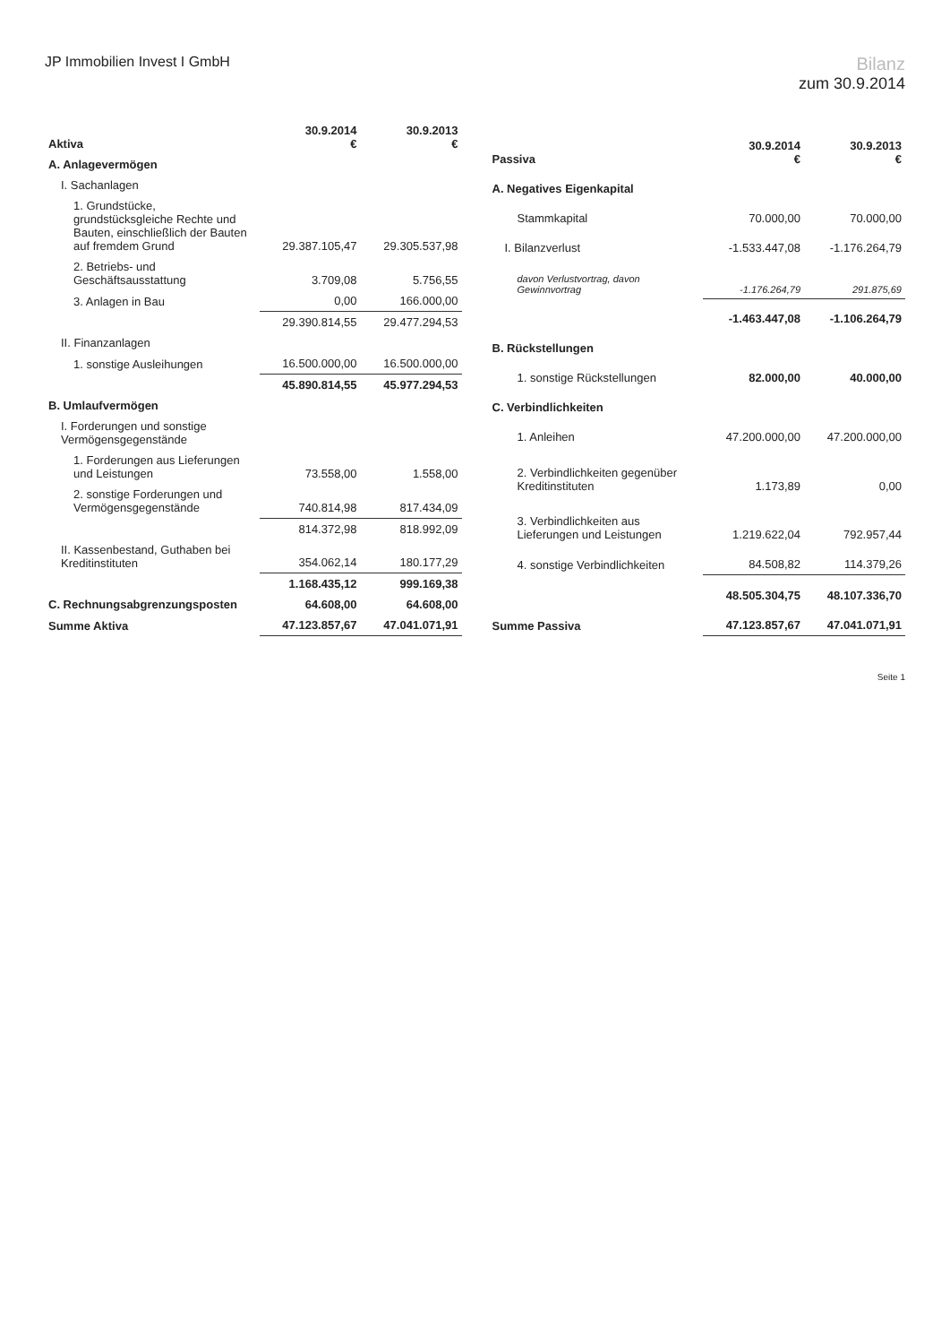JP Immobilien Invest I GmbH
Bilanz
zum 30.9.2014
| Aktiva | 30.9.2014 € | 30.9.2013 € |
| --- | --- | --- |
| A. Anlagevermögen | | |
| I. Sachanlagen | | |
| 1. Grundstücke, grundstücksgleiche Rechte und Bauten, einschließlich der Bauten auf fremdem Grund | 29.387.105,47 | 29.305.537,98 |
| 2. Betriebs- und Geschäftsausstattung | 3.709,08 | 5.756,55 |
| 3. Anlagen in Bau | 0,00 | 166.000,00 |
| | 29.390.814,55 | 29.477.294,53 |
| II. Finanzanlagen | | |
| 1. sonstige Ausleihungen | 16.500.000,00 | 16.500.000,00 |
| | 45.890.814,55 | 45.977.294,53 |
| B. Umlaufvermögen | | |
| I. Forderungen und sonstige Vermögensgegenstände | | |
| 1. Forderungen aus Lieferungen und Leistungen | 73.558,00 | 1.558,00 |
| 2. sonstige Forderungen und Vermögensgegenstände | 740.814,98 | 817.434,09 |
| | 814.372,98 | 818.992,09 |
| II. Kassenbestand, Guthaben bei Kreditinstituten | 354.062,14 | 180.177,29 |
| | 1.168.435,12 | 999.169,38 |
| C. Rechnungsabgrenzungsposten | 64.608,00 | 64.608,00 |
| Summe Aktiva | 47.123.857,67 | 47.041.071,91 |
| Passiva | 30.9.2014 € | 30.9.2013 € |
| --- | --- | --- |
| A. Negatives Eigenkapital | | |
| Stammkapital | 70.000,00 | 70.000,00 |
| I. Bilanzverlust | -1.533.447,08 | -1.176.264,79 |
| davon Verlustvortrag, davon Gewinnvortrag | -1.176.264,79 | 291.875,69 |
| | -1.463.447,08 | -1.106.264,79 |
| B. Rückstellungen | | |
| 1. sonstige Rückstellungen | 82.000,00 | 40.000,00 |
| C. Verbindlichkeiten | | |
| 1. Anleihen | 47.200.000,00 | 47.200.000,00 |
| 2. Verbindlichkeiten gegenüber Kreditinstituten | 1.173,89 | 0,00 |
| 3. Verbindlichkeiten aus Lieferungen und Leistungen | 1.219.622,04 | 792.957,44 |
| 4. sonstige Verbindlichkeiten | 84.508,82 | 114.379,26 |
| | 48.505.304,75 | 48.107.336,70 |
| Summe Passiva | 47.123.857,67 | 47.041.071,91 |
Seite 1